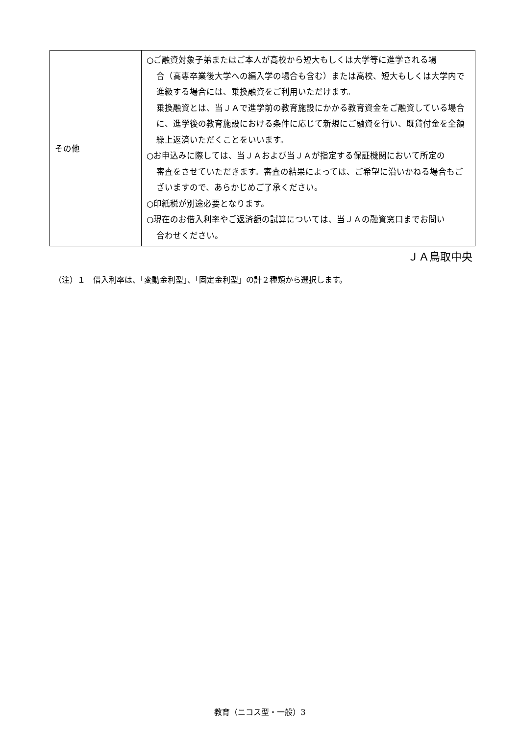| その他 | ○ご融資対象子弟またはご本人が高校から短大もしくは大学等に進学される場 合（高専卒業後大学への編入学の場合も含む）または高校、短大もしくは大学内で進級する場合には、乗換融資をご利用いただけます。 乗換融資とは、当ＪＡで進学前の教育施設にかかる教育資金をご融資している場合に、進学後の教育施設における条件に応じて新規にご融資を行い、既貸付金を全額繰上返済いただくことをいいます。 ○お申込みに際しては、当ＪＡおよび当ＪＡが指定する保証機関において所定の 審査をさせていただきます。審査の結果によっては、ご希望に沿いかねる場合もございますので、あらかじめご了承ください。 ○印紙税が別途必要となります。 ○現在のお借入利率やご返済額の試算については、当ＪＡの融資窓口までお問い 合わせください。 |
ＪＡ鳥取中央
（注）１　借入利率は、「変動金利型」、「固定金利型」の計２種類から選択します。
教育（ニコス型・一般）3